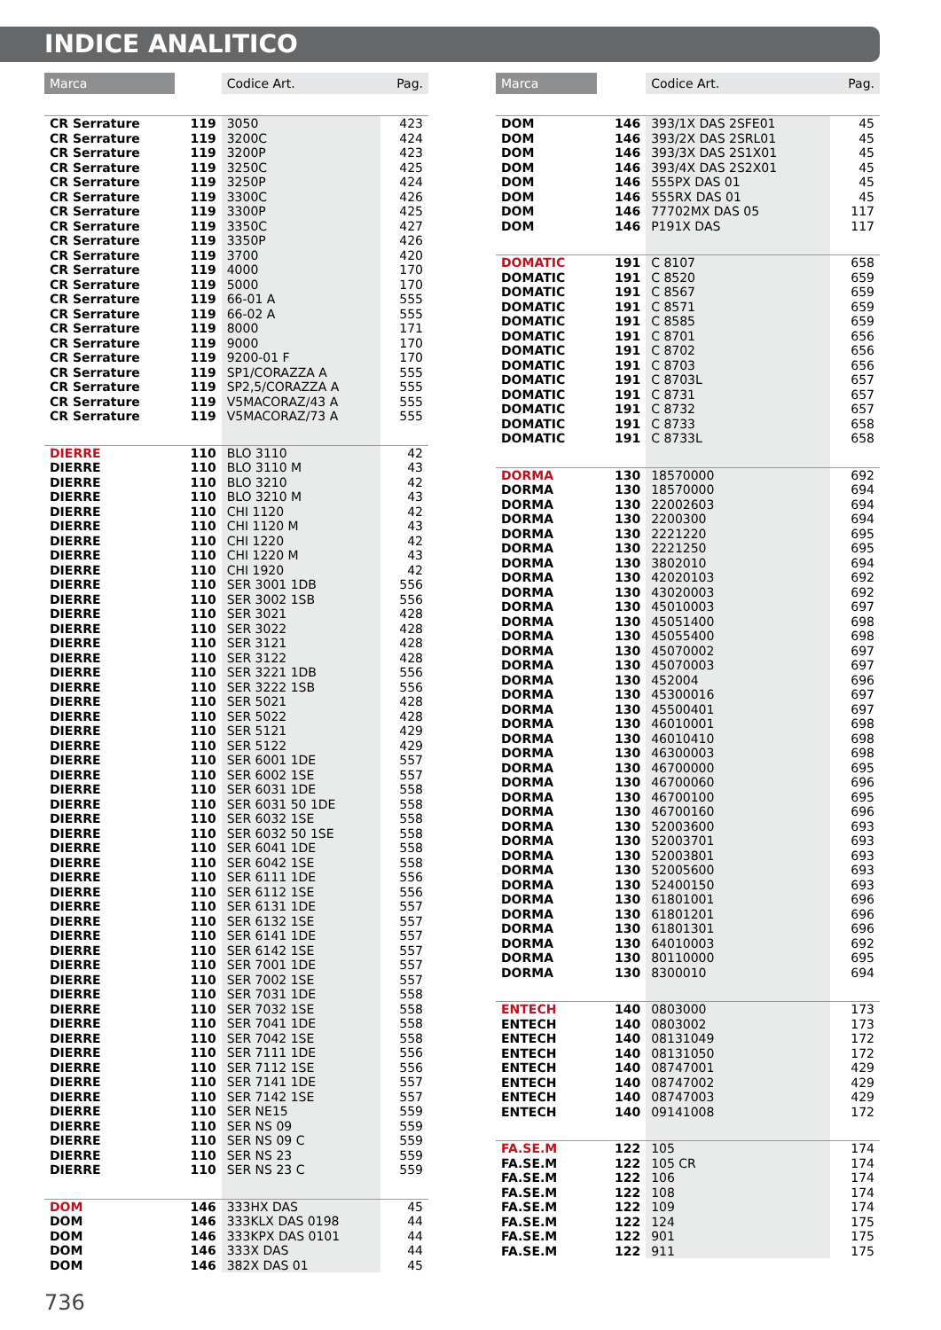INDICE ANALITICO
| Marca | | Codice Art. | Pag. |
| --- | --- | --- | --- |
| CR Serrature | 119 | 3050 | 423 |
| CR Serrature | 119 | 3200C | 424 |
| CR Serrature | 119 | 3200P | 423 |
| CR Serrature | 119 | 3250C | 425 |
| CR Serrature | 119 | 3250P | 424 |
| CR Serrature | 119 | 3300C | 426 |
| CR Serrature | 119 | 3300P | 425 |
| CR Serrature | 119 | 3350C | 427 |
| CR Serrature | 119 | 3350P | 426 |
| CR Serrature | 119 | 3700 | 420 |
| CR Serrature | 119 | 4000 | 170 |
| CR Serrature | 119 | 5000 | 170 |
| CR Serrature | 119 | 66-01 A | 555 |
| CR Serrature | 119 | 66-02 A | 555 |
| CR Serrature | 119 | 8000 | 171 |
| CR Serrature | 119 | 9000 | 170 |
| CR Serrature | 119 | 9200-01 F | 170 |
| CR Serrature | 119 | SP1/CORAZZA A | 555 |
| CR Serrature | 119 | SP2,5/CORAZZA A | 555 |
| CR Serrature | 119 | V5MACORAZ/43 A | 555 |
| CR Serrature | 119 | V5MACORAZ/73 A | 555 |
| DIERRE | 110 | BLO 3110 | 42 |
| DIERRE | 110 | BLO 3110 M | 43 |
| DIERRE | 110 | BLO 3210 | 42 |
| DIERRE | 110 | BLO 3210 M | 43 |
| DIERRE | 110 | CHI 1120 | 42 |
| DIERRE | 110 | CHI 1120 M | 43 |
| DIERRE | 110 | CHI 1220 | 42 |
| DIERRE | 110 | CHI 1220 M | 43 |
| DIERRE | 110 | CHI 1920 | 42 |
| DIERRE | 110 | SER 3001 1DB | 556 |
| DIERRE | 110 | SER 3002 1SB | 556 |
| DIERRE | 110 | SER 3021 | 428 |
| DIERRE | 110 | SER 3022 | 428 |
| DIERRE | 110 | SER 3121 | 428 |
| DIERRE | 110 | SER 3122 | 428 |
| DIERRE | 110 | SER 3221 1DB | 556 |
| DIERRE | 110 | SER 3222 1SB | 556 |
| DIERRE | 110 | SER 5021 | 428 |
| DIERRE | 110 | SER 5022 | 428 |
| DIERRE | 110 | SER 5121 | 429 |
| DIERRE | 110 | SER 5122 | 429 |
| DIERRE | 110 | SER 6001 1DE | 557 |
| DIERRE | 110 | SER 6002 1SE | 557 |
| DIERRE | 110 | SER 6031 1DE | 558 |
| DIERRE | 110 | SER 6031 50 1DE | 558 |
| DIERRE | 110 | SER 6032 1SE | 558 |
| DIERRE | 110 | SER 6032 50 1SE | 558 |
| DIERRE | 110 | SER 6041 1DE | 558 |
| DIERRE | 110 | SER 6042 1SE | 558 |
| DIERRE | 110 | SER 6111 1DE | 556 |
| DIERRE | 110 | SER 6112 1SE | 556 |
| DIERRE | 110 | SER 6131 1DE | 557 |
| DIERRE | 110 | SER 6132 1SE | 557 |
| DIERRE | 110 | SER 6141 1DE | 557 |
| DIERRE | 110 | SER 6142 1SE | 557 |
| DIERRE | 110 | SER 7001 1DE | 557 |
| DIERRE | 110 | SER 7002 1SE | 557 |
| DIERRE | 110 | SER 7031 1DE | 558 |
| DIERRE | 110 | SER 7032 1SE | 558 |
| DIERRE | 110 | SER 7041 1DE | 558 |
| DIERRE | 110 | SER 7042 1SE | 558 |
| DIERRE | 110 | SER 7111 1DE | 556 |
| DIERRE | 110 | SER 7112 1SE | 556 |
| DIERRE | 110 | SER 7141 1DE | 557 |
| DIERRE | 110 | SER 7142 1SE | 557 |
| DIERRE | 110 | SER NE15 | 559 |
| DIERRE | 110 | SER NS 09 | 559 |
| DIERRE | 110 | SER NS 09 C | 559 |
| DIERRE | 110 | SER NS 23 | 559 |
| DIERRE | 110 | SER NS 23 C | 559 |
| DOM | 146 | 333HX DAS | 45 |
| DOM | 146 | 333KLX DAS 0198 | 44 |
| DOM | 146 | 333KPX DAS 0101 | 44 |
| DOM | 146 | 333X DAS | 44 |
| DOM | 146 | 382X DAS 01 | 45 |
| Marca | | Codice Art. | Pag. |
| --- | --- | --- | --- |
| DOM | 146 | 393/1X DAS 2SFE01 | 45 |
| DOM | 146 | 393/2X DAS 2SRL01 | 45 |
| DOM | 146 | 393/3X DAS 2S1X01 | 45 |
| DOM | 146 | 393/4X DAS 2S2X01 | 45 |
| DOM | 146 | 555PX DAS 01 | 45 |
| DOM | 146 | 555RX DAS 01 | 45 |
| DOM | 146 | 77702MX DAS 05 | 117 |
| DOM | 146 | P191X DAS | 117 |
| DOMATIC | 191 | C 8107 | 658 |
| DOMATIC | 191 | C 8520 | 659 |
| DOMATIC | 191 | C 8567 | 659 |
| DOMATIC | 191 | C 8571 | 659 |
| DOMATIC | 191 | C 8585 | 659 |
| DOMATIC | 191 | C 8701 | 656 |
| DOMATIC | 191 | C 8702 | 656 |
| DOMATIC | 191 | C 8703 | 656 |
| DOMATIC | 191 | C 8703L | 657 |
| DOMATIC | 191 | C 8731 | 657 |
| DOMATIC | 191 | C 8732 | 657 |
| DOMATIC | 191 | C 8733 | 658 |
| DOMATIC | 191 | C 8733L | 658 |
| DORMA | 130 | 18570000 | 692 |
| DORMA | 130 | 18570000 | 694 |
| DORMA | 130 | 22002603 | 694 |
| DORMA | 130 | 2200300 | 694 |
| DORMA | 130 | 2221220 | 695 |
| DORMA | 130 | 2221250 | 695 |
| DORMA | 130 | 3802010 | 694 |
| DORMA | 130 | 42020103 | 692 |
| DORMA | 130 | 43020003 | 692 |
| DORMA | 130 | 45010003 | 697 |
| DORMA | 130 | 45051400 | 698 |
| DORMA | 130 | 45055400 | 698 |
| DORMA | 130 | 45070002 | 697 |
| DORMA | 130 | 45070003 | 697 |
| DORMA | 130 | 452004 | 696 |
| DORMA | 130 | 45300016 | 697 |
| DORMA | 130 | 45500401 | 697 |
| DORMA | 130 | 46010001 | 698 |
| DORMA | 130 | 46010410 | 698 |
| DORMA | 130 | 46300003 | 698 |
| DORMA | 130 | 46700000 | 695 |
| DORMA | 130 | 46700060 | 696 |
| DORMA | 130 | 46700100 | 695 |
| DORMA | 130 | 46700160 | 696 |
| DORMA | 130 | 52003600 | 693 |
| DORMA | 130 | 52003701 | 693 |
| DORMA | 130 | 52003801 | 693 |
| DORMA | 130 | 52005600 | 693 |
| DORMA | 130 | 52400150 | 693 |
| DORMA | 130 | 61801001 | 696 |
| DORMA | 130 | 61801201 | 696 |
| DORMA | 130 | 61801301 | 696 |
| DORMA | 130 | 64010003 | 692 |
| DORMA | 130 | 80110000 | 695 |
| DORMA | 130 | 8300010 | 694 |
| ENTECH | 140 | 0803000 | 173 |
| ENTECH | 140 | 0803002 | 173 |
| ENTECH | 140 | 08131049 | 172 |
| ENTECH | 140 | 08131050 | 172 |
| ENTECH | 140 | 08747001 | 429 |
| ENTECH | 140 | 08747002 | 429 |
| ENTECH | 140 | 08747003 | 429 |
| ENTECH | 140 | 09141008 | 172 |
| FA.SE.M | 122 | 105 | 174 |
| FA.SE.M | 122 | 105 CR | 174 |
| FA.SE.M | 122 | 106 | 174 |
| FA.SE.M | 122 | 108 | 174 |
| FA.SE.M | 122 | 109 | 174 |
| FA.SE.M | 122 | 124 | 175 |
| FA.SE.M | 122 | 901 | 175 |
| FA.SE.M | 122 | 911 | 175 |
736